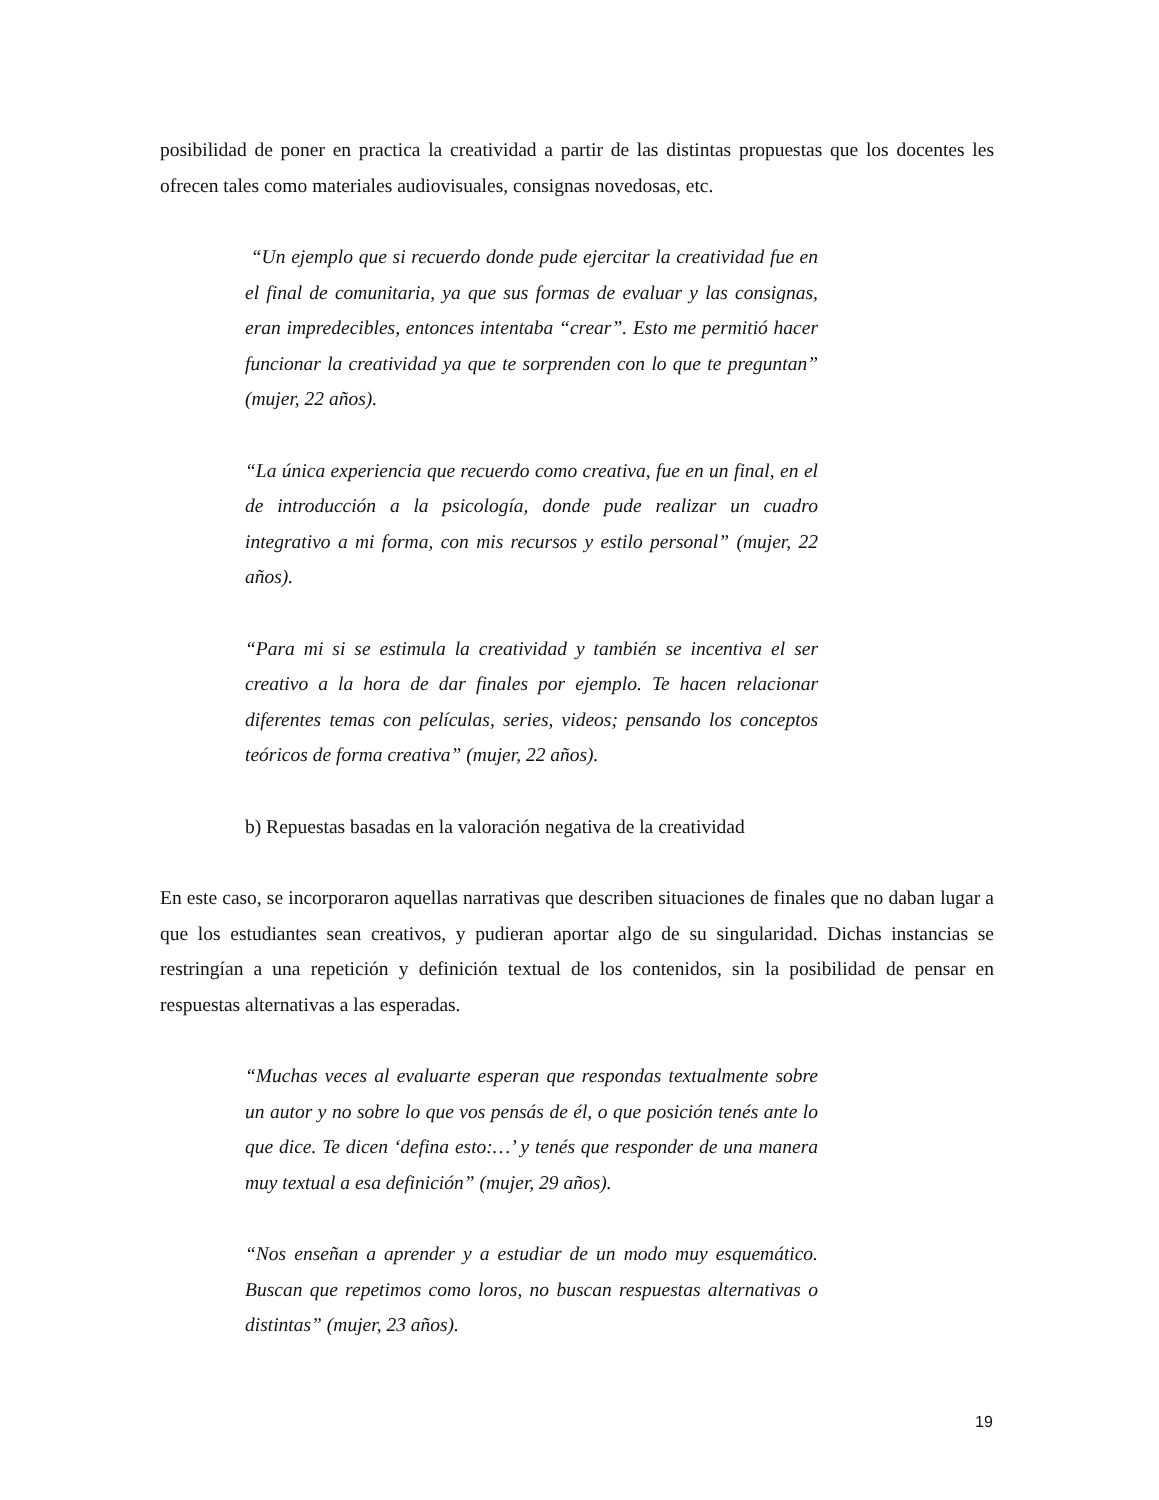posibilidad de poner en practica la creatividad a partir de las distintas propuestas que los docentes les ofrecen tales como materiales audiovisuales, consignas novedosas, etc.
“Un ejemplo que si recuerdo donde pude ejercitar la creatividad fue en el final de comunitaria, ya que sus formas de evaluar y las consignas, eran impredecibles, entonces intentaba “crear”. Esto me permitió hacer funcionar la creatividad ya que te sorprenden con lo que te preguntan” (mujer, 22 años).
“La única experiencia que recuerdo como creativa, fue en un final, en el de introducción a la psicología, donde pude realizar un cuadro integrativo a mi forma, con mis recursos y estilo personal” (mujer, 22 años).
“Para mi si se estimula la creatividad y también se incentiva el ser creativo a la hora de dar finales por ejemplo. Te hacen relacionar diferentes temas con películas, series, videos; pensando los conceptos teóricos de forma creativa” (mujer, 22 años).
b) Repuestas basadas en la valoración negativa de la creatividad
En este caso, se incorporaron aquellas narrativas que describen situaciones de finales que no daban lugar a que los estudiantes sean creativos, y pudieran aportar algo de su singularidad. Dichas instancias se restringían a una repetición y definición textual de los contenidos, sin la posibilidad de pensar en respuestas alternativas a las esperadas.
“Muchas veces al evaluarte esperan que respondas textualmente sobre un autor y no sobre lo que vos pensás de él, o que posición tenés ante lo que dice. Te dicen ‘defina esto:…’ y tenés que responder de una manera muy textual a esa definición” (mujer, 29 años).
“Nos enseñan a aprender y a estudiar de un modo muy esquemático. Buscan que repetimos como loros, no buscan respuestas alternativas o distintas” (mujer, 23 años).
19